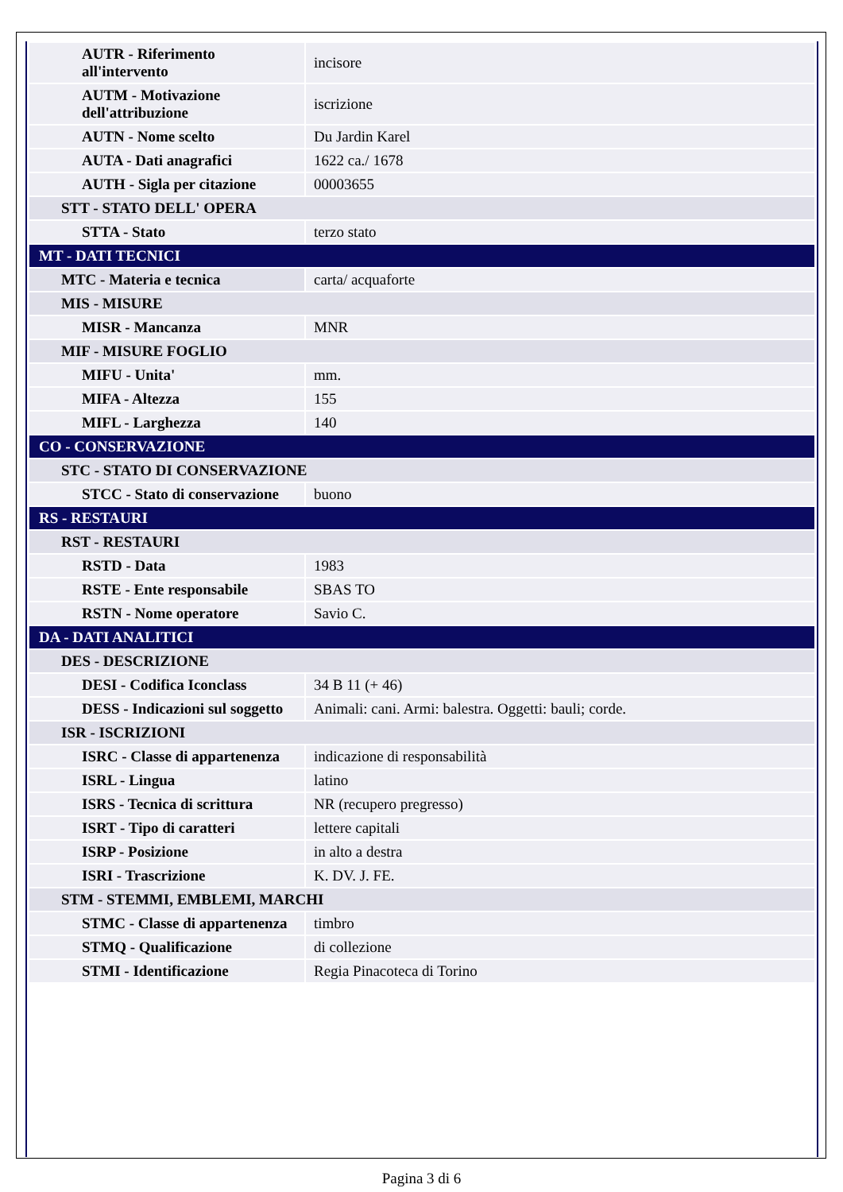| AUTR - Riferimento all'intervento | incisore |
| AUTM - Motivazione dell'attribuzione | iscrizione |
| AUTN - Nome scelto | Du Jardin Karel |
| AUTA - Dati anagrafici | 1622 ca./ 1678 |
| AUTH - Sigla per citazione | 00003655 |
| STT - STATO DELL' OPERA | |
| STTA - Stato | terzo stato |
| MT - DATI TECNICI | |
| MTC - Materia e tecnica | carta/ acquaforte |
| MIS - MISURE | |
| MISR - Mancanza | MNR |
| MIF - MISURE FOGLIO | |
| MIFU - Unita' | mm. |
| MIFA - Altezza | 155 |
| MIFL - Larghezza | 140 |
| CO - CONSERVAZIONE | |
| STC - STATO DI CONSERVAZIONE | |
| STCC - Stato di conservazione | buono |
| RS - RESTAURI | |
| RST - RESTAURI | |
| RSTD - Data | 1983 |
| RSTE - Ente responsabile | SBAS TO |
| RSTN - Nome operatore | Savio C. |
| DA - DATI ANALITICI | |
| DES - DESCRIZIONE | |
| DESI - Codifica Iconclass | 34 B 11 (+ 46) |
| DESS - Indicazioni sul soggetto | Animali: cani. Armi: balestra. Oggetti: bauli; corde. |
| ISR - ISCRIZIONI | |
| ISRC - Classe di appartenenza | indicazione di responsabilità |
| ISRL - Lingua | latino |
| ISRS - Tecnica di scrittura | NR (recupero pregresso) |
| ISRT - Tipo di caratteri | lettere capitali |
| ISRP - Posizione | in alto a destra |
| ISRI - Trascrizione | K. DV. J. FE. |
| STM - STEMMI, EMBLEMI, MARCHI | |
| STMC - Classe di appartenenza | timbro |
| STMQ - Qualificazione | di collezione |
| STMI - Identificazione | Regia Pinacoteca di Torino |
Pagina 3 di 6